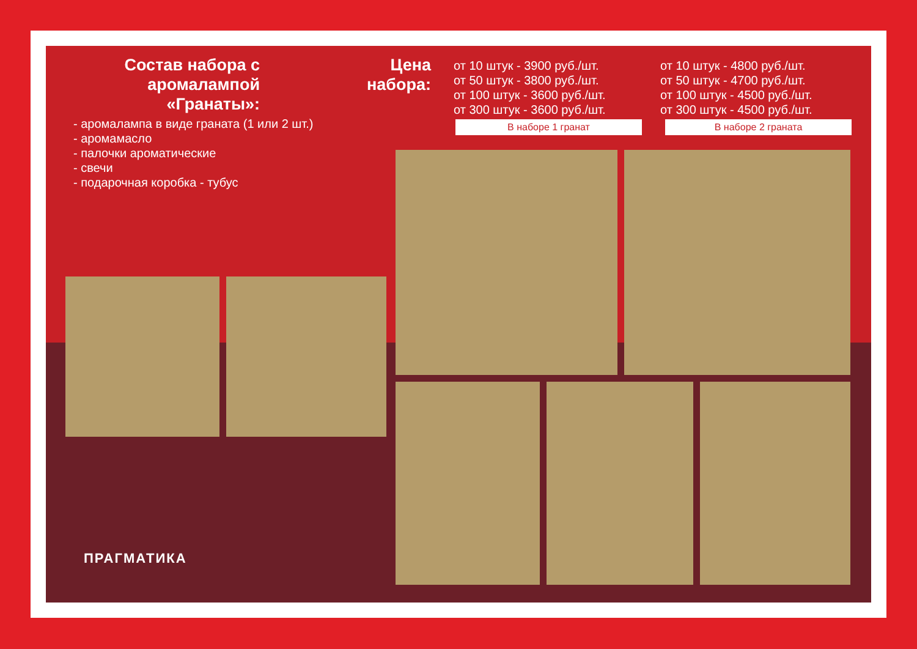Состав набора с аромалампой «Гранаты»:
- аромалампа в виде граната (1 или 2 шт.)
- аромамасло
- палочки ароматические
- свечи
- подарочная коробка - тубус
Цена набора:
от 10 штук - 3900 руб./шт.
от 50 штук - 3800 руб./шт.
от 100 штук - 3600 руб./шт.
от 300 штук - 3600 руб./шт.
от 10 штук - 4800 руб./шт.
от 50 штук - 4700 руб./шт.
от 100 штук - 4500 руб./шт.
от 300 штук - 4500 руб./шт.
В наборе 1 гранат В наборе 2 граната
ПРАГМАТИКА